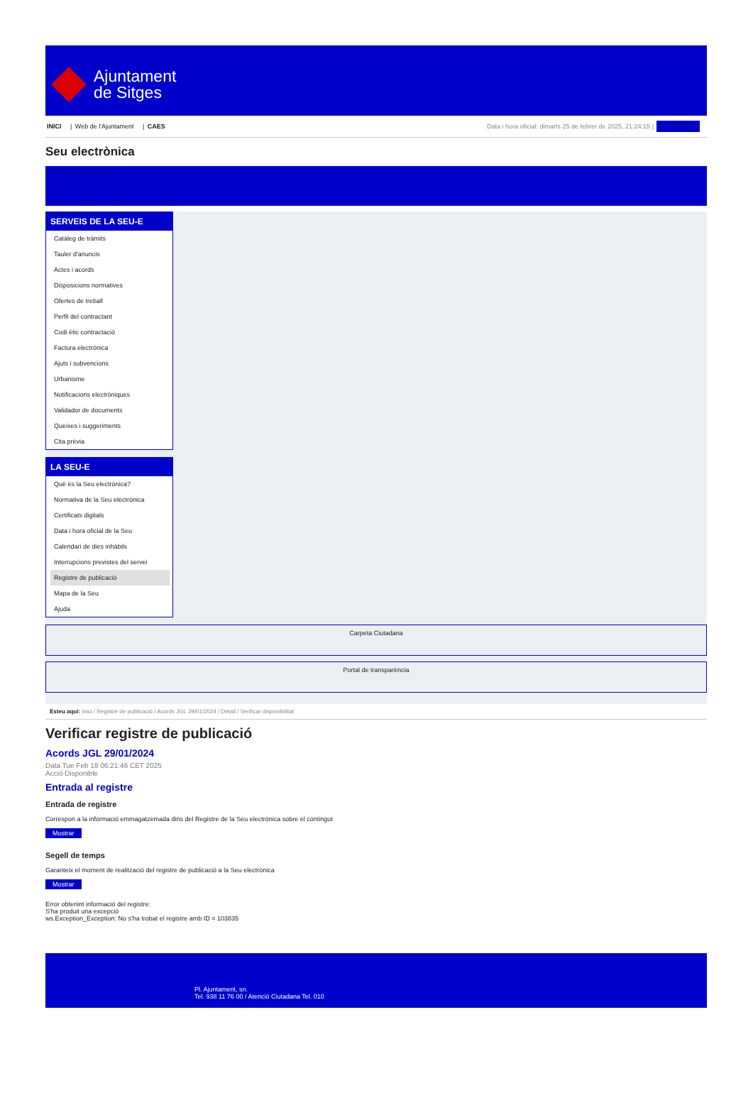Ajuntament
de Sitges
INICI | Web de l'Ajuntament | CAES
Data i hora oficial: dimarts 25 de febrer de 2025, 21:24:15 | Sincronitza
Seu electrònica
Obtenir còpia autèntica
SERVEIS DE LA SEU-E
Catàleg de tràmits
Tauler d'anuncis
Actes i acords
Disposicions normatives
Ofertes de treball
Perfil del contractant
Codi ètic contractació
Factura electrònica
Ajuts i subvencions
Urbanisme
Notificacions electròniques
Validador de documents
Queixes i suggeriments
Cita prèvia
LA SEU-E
Què és la Seu electrònica?
Normativa de la Seu electrònica
Certificats digitals
Data i hora oficial de la Seu
Calendari de dies inhàbils
Interrupcions previstes del servei
Registre de publicació
Mapa de la Seu
Ajuda
Carpeta Ciutadana
Portal de transparència
Esteu aquí: Inici / Registre de publicació / Acords JGL 29/01/2024 / Detall / Verificar disponibilitat
Verificar registre de publicació
Acords JGL 29/01/2024
Data Tue Feb 18 06:21:46 CET 2025
Acció Disponible
Entrada al registre
Entrada de registre
Correspon a la informació emmagatzemada dins del Registre de la Seu electrònica sobre el contingut
Mostrar
Segell de temps
Garanteix el moment de realització del registre de publicació a la Seu electrònica
Mostrar
Error obtenint informació del registre:
S'ha produit una excepció
ws.Exception_Exception: No s'ha trobat el registre amb ID = 103835
Pl. Ajuntament, sn.
Tel. 938 11 76 00 / Atenció Ciutadana Tel. 010